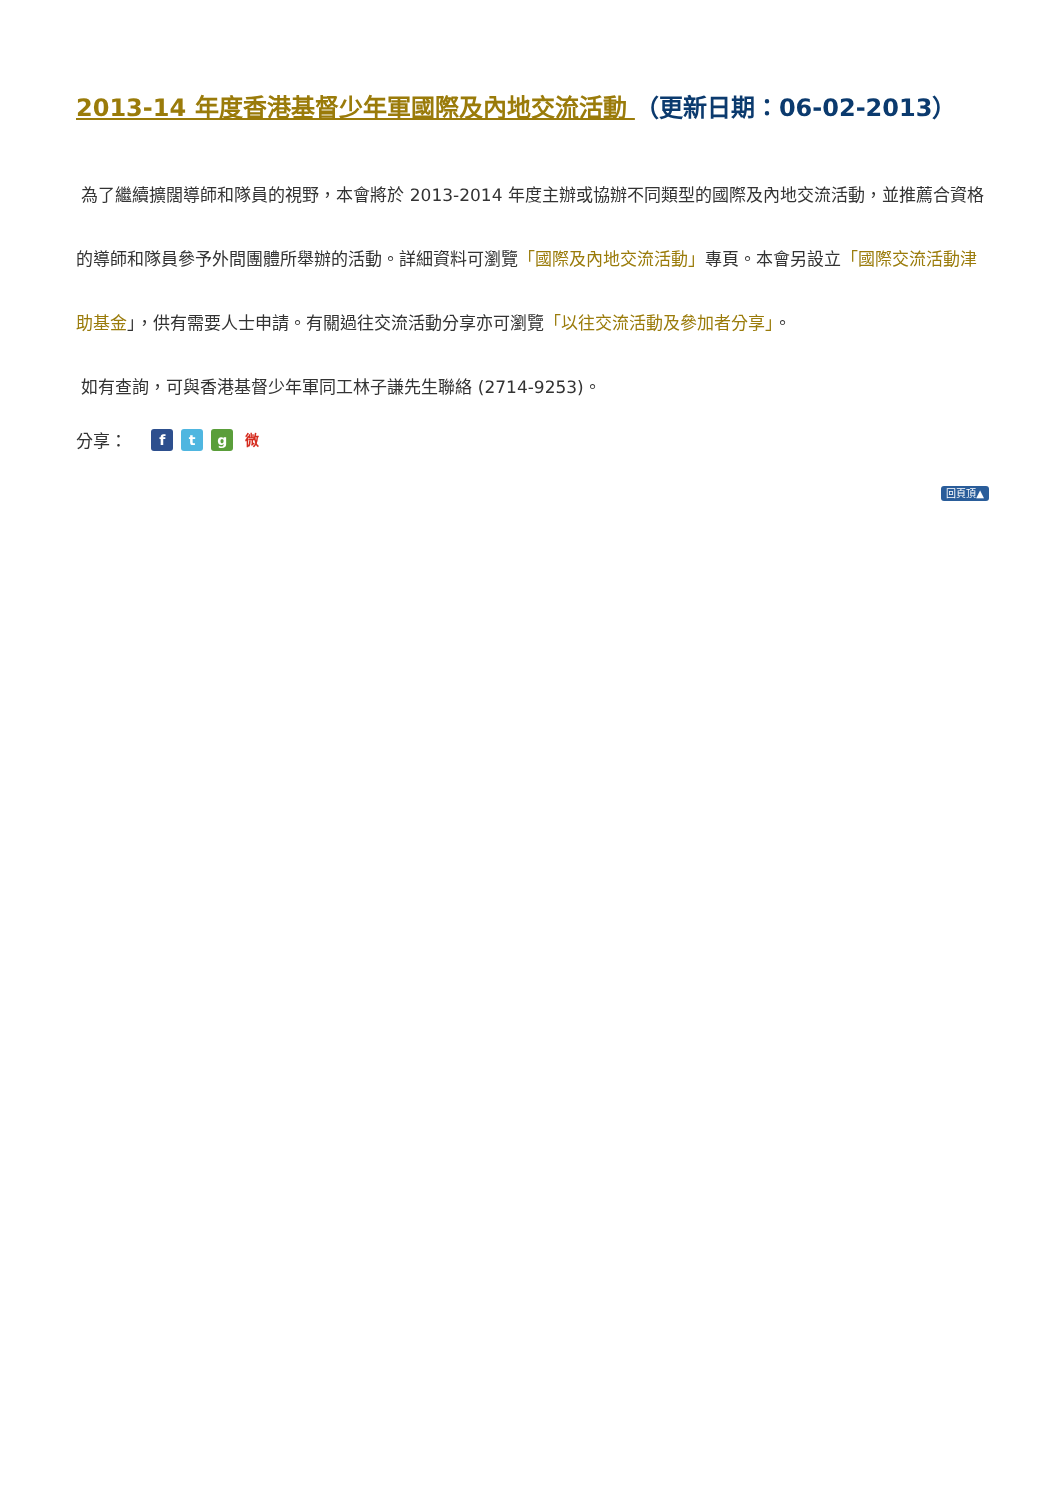2013-14 年度香港基督少年軍國際及內地交流活動 （更新日期：06-02-2013）
為了繼續擴闊導師和隊員的視野，本會將於 2013-2014 年度主辦或協辦不同類型的國際及內地交流活動，並推薦合資格的導師和隊員參予外間團體所舉辦的活動。詳細資料可瀏覽「國際及內地交流活動」專頁。本會另設立「國際交流活動津助基金」，供有需要人士申請。有關過往交流活動分享亦可瀏覽「以往交流活動及參加者分享」。
如有查詢，可與香港基督少年軍同工林子謙先生聯絡 (2714-9253)。
分享： ftg微
回頁頂▲